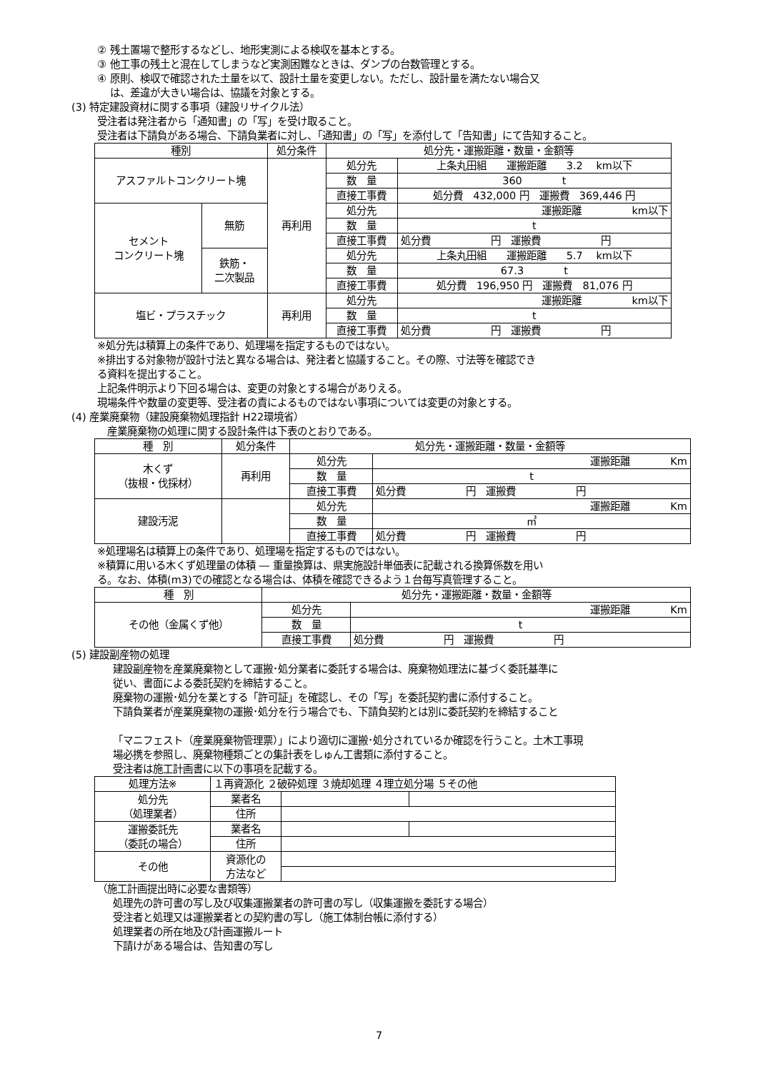② 残土置場で整形するなどし、地形実測による検収を基本とする。
③ 他工事の残土と混在してしまうなど実測困難なときは、ダンプの台数管理とする。
④ 原則、検収で確認された土量を以て、設計土量を変更しない。ただし、設計量を満たない場合又
は、差違が大きい場合は、協議を対象とする。
(3) 特定建設資材に関する事項（建設リサイクル法）
受注者は発注者から「通知書」の「写」を受け取ること。
受注者は下請負がある場合、下請負業者に対し、「通知書」の「写」を添付して「告知書」にて告知すること。
| 種別 | | 処分条件 | 処分先・運搬距離・数量・金額等 | |
| --- | --- | --- | --- | --- |
| アスファルトコンクリート塊 | | 再利用 | 処分先 | 上条丸田組 運搬距離 3.2 km以下 |
| | | | 数 量 | 360 t |
| | | | 直接工事費 | 処分費 432,000 円 運搬費 369,446 円 |
| セメント コンクリート塊 | 無筋 | | 処分先 | 運搬距離 km以下 |
| | | | 数 量 | t |
| | | | 直接工事費 | 処分費 円 運搬費 円 |
| | 鉄筋・ 二次製品 | | 処分先 | 上条丸田組 運搬距離 5.7 km以下 |
| | | | 数 量 | 67.3 t |
| | | | 直接工事費 | 処分費 196,950 円 運搬費 81,076 円 |
| 塩ビ・プラスチック | | 再利用 | 処分先 | 運搬距離 km以下 |
| | | | 数 量 | t |
| | | | 直接工事費 | 処分費 円 運搬費 円 |
※処分先は積算上の条件であり、処理場を指定するものではない。
※排出する対象物が設計寸法と異なる場合は、発注者と協議すること。その際、寸法等を確認でき
る資料を提出すること。
上記条件明示より下回る場合は、変更の対象とする場合がありえる。
現場条件や数量の変更等、受注者の責によるものではない事項については変更の対象とする。
(4) 産業廃棄物（建設廃棄物処理指針 H22環境省）
産業廃棄物の処理に関する設計条件は下表のとおりである。
| 種 別 | 処分条件 | 処分先・運搬距離・数量・金額等 | |
| --- | --- | --- | --- |
| 木くず （抜根・伐採材） | 再利用 | 処分先 | 運搬距離 Km |
| | | 数 量 | t |
| | | 直接工事費 | 処分費 円 運搬費 円 |
| 建設汚泥 | | 処分先 | 運搬距離 Km |
| | | 数 量 | ㎥ |
| | | 直接工事費 | 処分費 円 運搬費 円 |
※処理場名は積算上の条件であり、処理場を指定するものではない。
※積算に用いる木くず処理量の体積 ― 重量換算は、県実施設計単価表に記載される換算係数を用い
る。なお、体積(m3)での確認となる場合は、体積を確認できるよう１台毎写真管理すること。
| 種 別 | 処分先・運搬距離・数量・金額等 | |
| --- | --- | --- |
| その他（金属くず他） | 処分先 | 運搬距離 Km |
| | 数 量 | t |
| | 直接工事費 | 処分費 円 運搬費 円 |
(5) 建設副産物の処理
建設副産物を産業廃棄物として運搬･処分業者に委託する場合は、廃棄物処理法に基づく委託基準に
従い、書面による委託契約を締結すること。
廃棄物の運搬･処分を業とする「許可証」を確認し、その「写」を委託契約書に添付すること。
下請負業者が産業廃棄物の運搬･処分を行う場合でも、下請負契約とは別に委託契約を締結すること
「マニフェスト（産業廃棄物管理票）」により適切に運搬･処分されているか確認を行うこと。土木工事現
場必携を参照し、廃棄物種類ごとの集計表をしゅん工書類に添付すること。
受注者は施工計画書に以下の事項を記載する。
| 処理方法※ | １再資源化 ２破砕処理 ３焼却処理 ４理立処分場 ５その他 | | |
| 処分先 （処理業者） | 業者名 | | |
| | 住所 | | |
| 運搬委託先 （委託の場合） | 業者名 | | |
| | 住所 | | |
| その他 | 資源化の 方法など | | |
（施工計画提出時に必要な書類等）
処理先の許可書の写し及び収集運搬業者の許可書の写し（収集運搬を委託する場合）
受注者と処理又は運搬業者との契約書の写し（施工体制台帳に添付する）
処理業者の所在地及び計画運搬ルート
下請けがある場合は、告知書の写し
7